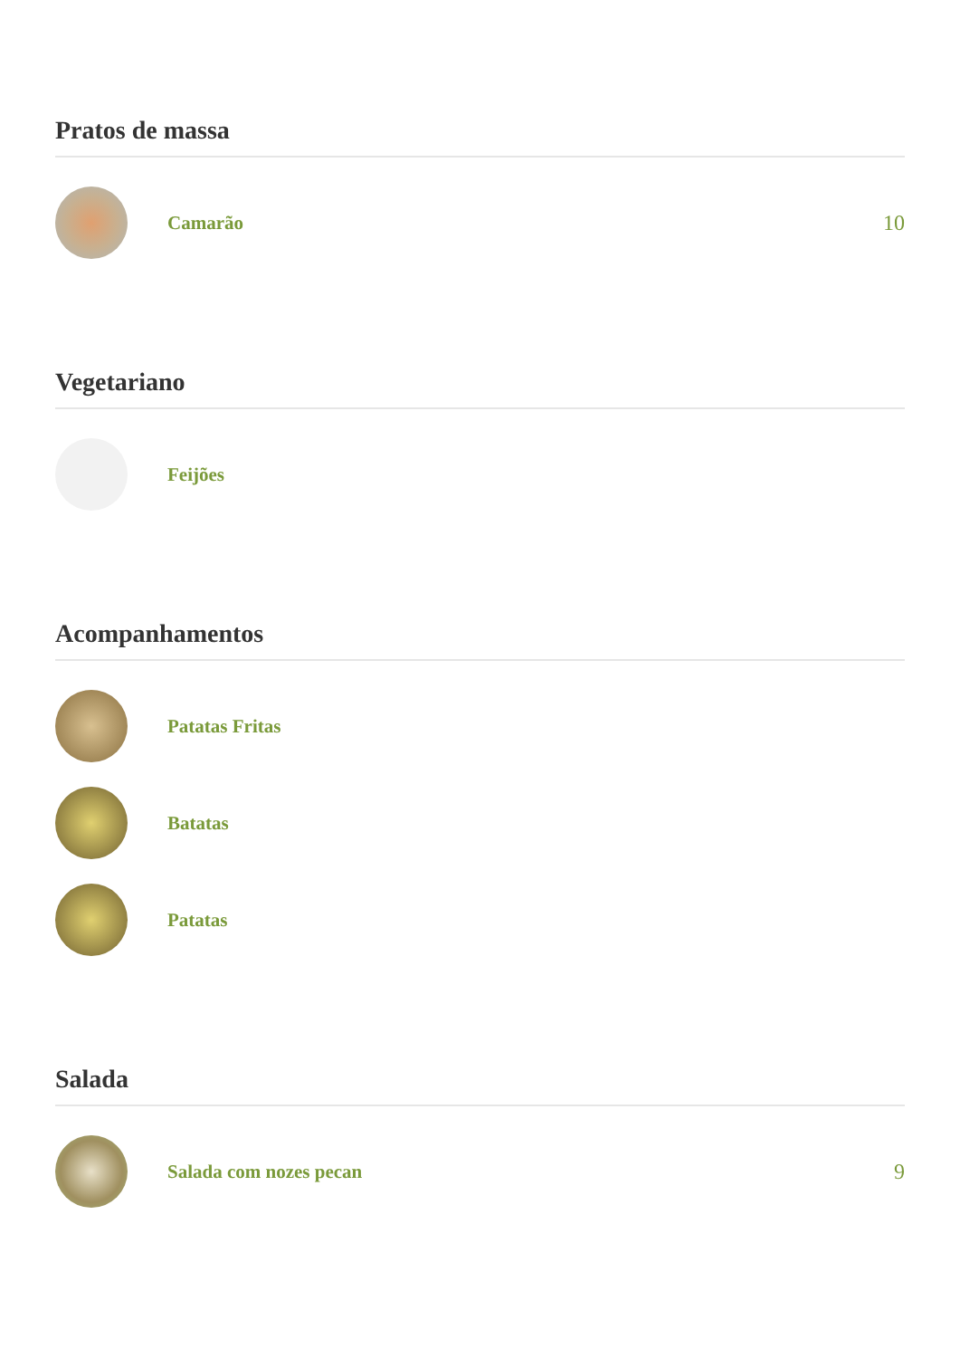Pratos de massa
Camarão 10
Vegetariano
Feijões
Acompanhamentos
Patatas Fritas
Batatas
Patatas
Salada
Salada com nozes pecan 9